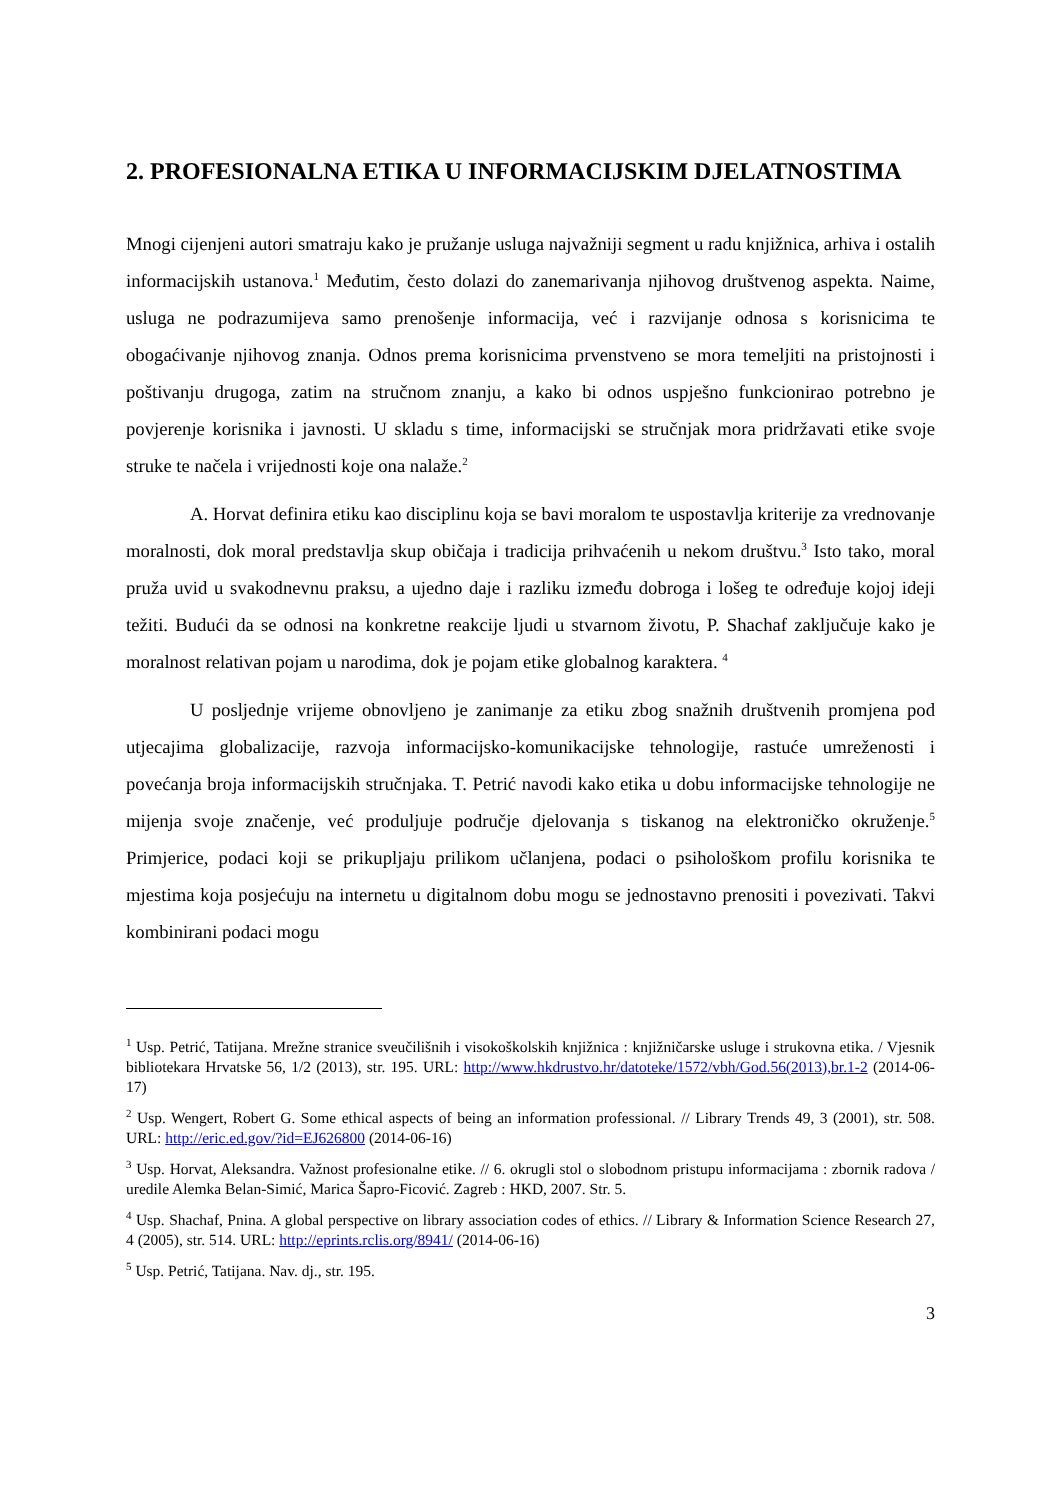2. PROFESIONALNA ETIKA U INFORMACIJSKIM DJELATNOSTIMA
Mnogi cijenjeni autori smatraju kako je pružanje usluga najvažniji segment u radu knjižnica, arhiva i ostalih informacijskih ustanova.<sup>1</sup> Međutim, često dolazi do zanemarivanja njihovog društvenog aspekta. Naime, usluga ne podrazumijeva samo prenošenje informacija, već i razvijanje odnosa s korisnicima te obogaćivanje njihovog znanja. Odnos prema korisnicima prvenstveno se mora temeljiti na pristojnosti i poštivanju drugoga, zatim na stručnom znanju, a kako bi odnos uspješno funkcionirao potrebno je povjerenje korisnika i javnosti. U skladu s time, informacijski se stručnjak mora pridržavati etike svoje struke te načela i vrijednosti koje ona nalaže.<sup>2</sup>
A. Horvat definira etiku kao disciplinu koja se bavi moralom te uspostavlja kriterije za vrednovanje moralnosti, dok moral predstavlja skup običaja i tradicija prihvaćenih u nekom društvu.<sup>3</sup> Isto tako, moral pruža uvid u svakodnevnu praksu, a ujedno daje i razliku između dobroga i lošeg te određuje kojoj ideji težiti. Budući da se odnosi na konkretne reakcije ljudi u stvarnom životu, P. Shachaf zaključuje kako je moralnost relativan pojam u narodima, dok je pojam etike globalnog karaktera. <sup>4</sup>
U posljednje vrijeme obnovljeno je zanimanje za etiku zbog snažnih društvenih promjena pod utjecajima globalizacije, razvoja informacijsko-komunikacijske tehnologije, rastuće umreženosti i povećanja broja informacijskih stručnjaka. T. Petrić navodi kako etika u dobu informacijske tehnologije ne mijenja svoje značenje, već produljuje područje djelovanja s tiskanog na elektroničko okruženje.<sup>5</sup> Primjerice, podaci koji se prikupljaju prilikom učlanjena, podaci o psihološkom profilu korisnika te mjestima koja posjećuju na internetu u digitalnom dobu mogu se jednostavno prenositi i povezivati. Takvi kombinirani podaci mogu
<sup>1</sup> Usp. Petrić, Tatijana. Mrežne stranice sveučilišnih i visokoškolskih knjižnica : knjižničarske usluge i strukovna etika. / Vjesnik bibliotekara Hrvatske 56, 1/2 (2013), str. 195. URL: http://www.hkdrustvo.hr/datoteke/1572/vbh/God.56(2013),br.1-2 (2014-06-17)
<sup>2</sup> Usp. Wengert, Robert G. Some ethical aspects of being an information professional. // Library Trends 49, 3 (2001), str. 508. URL: http://eric.ed.gov/?id=EJ626800 (2014-06-16)
<sup>3</sup> Usp. Horvat, Aleksandra. Važnost profesionalne etike. // 6. okrugli stol o slobodnom pristupu informacijama : zbornik radova / uredile Alemka Belan-Simić, Marica Šapro-Ficović. Zagreb : HKD, 2007. Str. 5.
<sup>4</sup> Usp. Shachaf, Pnina. A global perspective on library association codes of ethics. // Library & Information Science Research 27, 4 (2005), str. 514. URL: http://eprints.rclis.org/8941/ (2014-06-16)
<sup>5</sup> Usp. Petrić, Tatijana. Nav. dj., str. 195.
3